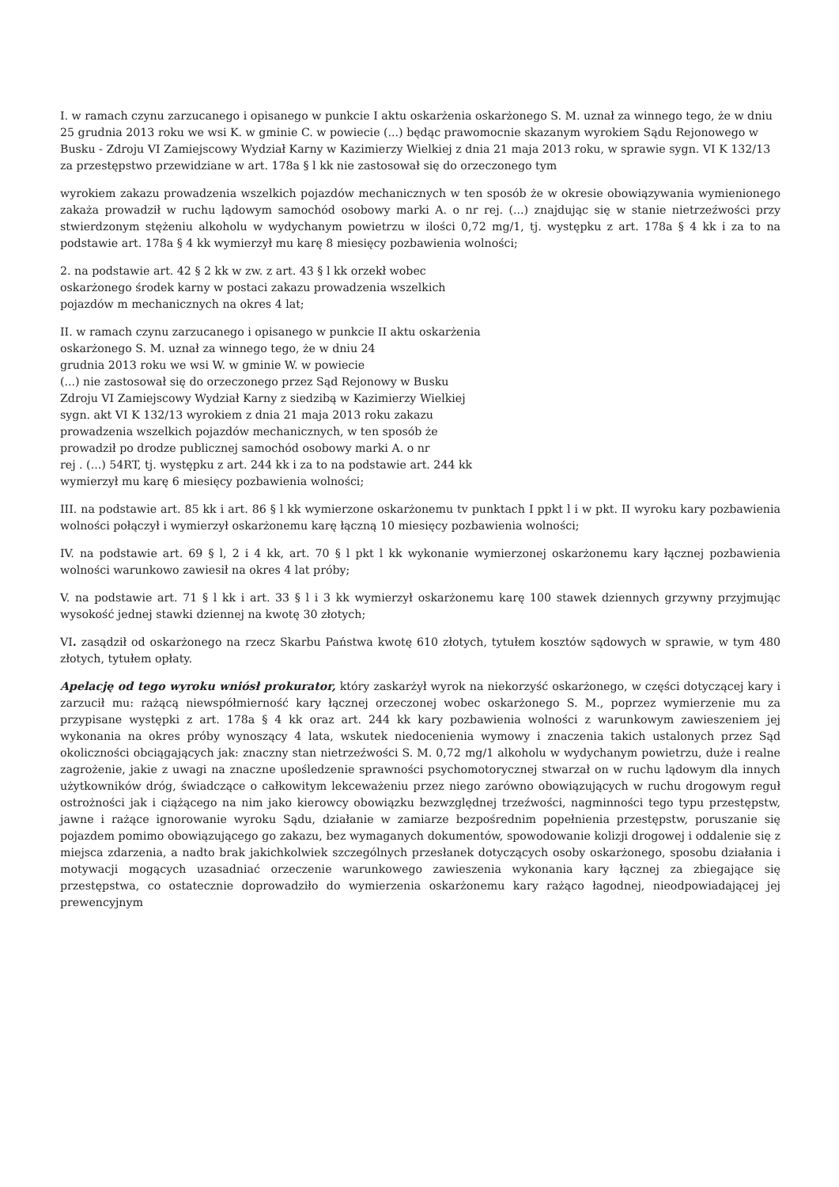I. w ramach czynu zarzucanego i opisanego w punkcie I aktu oskarżenia oskarżonego S. M. uznał za winnego tego, że w dniu 25 grudnia 2013 roku we wsi K. w gminie C. w powiecie (...) będąc prawomocnie skazanym wyrokiem Sądu Rejonowego w Busku - Zdroju VI Zamiejscowy Wydział Karny w Kazimierzy Wielkiej z dnia 21 maja 2013 roku, w sprawie sygn. VI K 132/13 za przestępstwo przewidziane w art. 178a § l kk nie zastosował się do orzeczonego tym
wyrokiem zakazu prowadzenia wszelkich pojazdów mechanicznych w ten sposób że w okresie obowiązywania wymienionego zakaża prowadził w ruchu lądowym samochód osobowy marki A. o nr rej. (...) znajdując się w stanie nietrzeźwości przy stwierdzonym stężeniu alkoholu w wydychanym powietrzu w ilości 0,72 mg/1, tj. występku z art. 178a § 4 kk i za to na podstawie art. 178a § 4 kk wymierzył mu karę 8 miesięcy pozbawienia wolności;
2. na podstawie art. 42 § 2 kk w zw. z art. 43 § l kk orzekł wobec
oskarżonego środek karny w postaci zakazu prowadzenia wszelkich
pojazdów m mechanicznych na okres 4 lat;
II. w ramach czynu zarzucanego i opisanego w punkcie II aktu oskarżenia
oskarżonego S. M. uznał za winnego tego, że w dniu 24
grudnia 2013 roku we wsi W. w gminie W. w powiecie
(...) nie zastosował się do orzeczonego przez Sąd Rejonowy w Busku
Zdroju VI Zamiejscowy Wydział Karny z siedzibą w Kazimierzy Wielkiej
sygn. akt VI K 132/13 wyrokiem z dnia 21 maja 2013 roku zakazu
prowadzenia wszelkich pojazdów mechanicznych, w ten sposób że
prowadził po drodze publicznej samochód osobowy marki A. o nr
rej . (...) 54RT, tj. występku z art. 244 kk i za to na podstawie art. 244 kk
wymierzył mu karę 6 miesięcy pozbawienia wolności;
III. na podstawie art. 85 kk i art. 86 § l kk wymierzone oskarżonemu tv punktach I ppkt l i w pkt. II wyroku kary pozbawienia wolności połączył i wymierzył oskarżonemu karę łączną 10 miesięcy pozbawienia wolności;
IV. na podstawie art. 69 § l, 2 i 4 kk, art. 70 § l pkt l kk wykonanie wymierzonej oskarżonemu kary łącznej pozbawienia wolności warunkowo zawiesił na okres 4 lat próby;
V. na podstawie art. 71 § l kk i art. 33 § l i 3 kk wymierzył oskarżonemu karę 100 stawek dziennych grzywny przyjmując wysokość jednej stawki dziennej na kwotę 30 złotych;
VI. zasądził od oskarżonego na rzecz Skarbu Państwa kwotę 610 złotych, tytułem kosztów sądowych w sprawie, w tym 480 złotych, tytułem opłaty.
Apelację od tego wyroku wniósł prokurator, który zaskarżył wyrok na niekorzyść oskarżonego, w części dotyczącej kary i zarzucił mu: rażącą niewspółmierność kary łącznej orzeczonej wobec oskarżonego S. M., poprzez wymierzenie mu za przypisane występki z art. 178a § 4 kk oraz art. 244 kk kary pozbawienia wolności z warunkowym zawieszeniem jej wykonania na okres próby wynoszący 4 lata, wskutek niedocenienia wymowy i znaczenia takich ustalonych przez Sąd okoliczności obciągających jak: znaczny stan nietrzeźwości S. M. 0,72 mg/1 alkoholu w wydychanym powietrzu, duże i realne zagrożenie, jakie z uwagi na znaczne upośledzenie sprawności psychomotorycznej stwarzał on w ruchu lądowym dla innych użytkowników dróg, świadczące o całkowitym lekceważeniu przez niego zarówno obowiązujących w ruchu drogowym reguł ostrożności jak i ciążącego na nim jako kierowcy obowiązku bezwzględnej trzeźwości, nagminności tego typu przestępstw, jawne i rażące ignorowanie wyroku Sądu, działanie w zamiarze bezpośrednim popełnienia przestępstw, poruszanie się pojazdem pomimo obowiązującego go zakazu, bez wymaganych dokumentów, spowodowanie kolizji drogowej i oddalenie się z miejsca zdarzenia, a nadto brak jakichkolwiek szczególnych przesłanek dotyczących osoby oskarżonego, sposobu działania i motywacji mogących uzasadniać orzeczenie warunkowego zawieszenia wykonania kary łącznej za zbiegające się przestępstwa, co ostatecznie doprowadziło do wymierzenia oskarżonemu kary rażąco łagodnej, nieodpowiadającej jej prewencyjnym